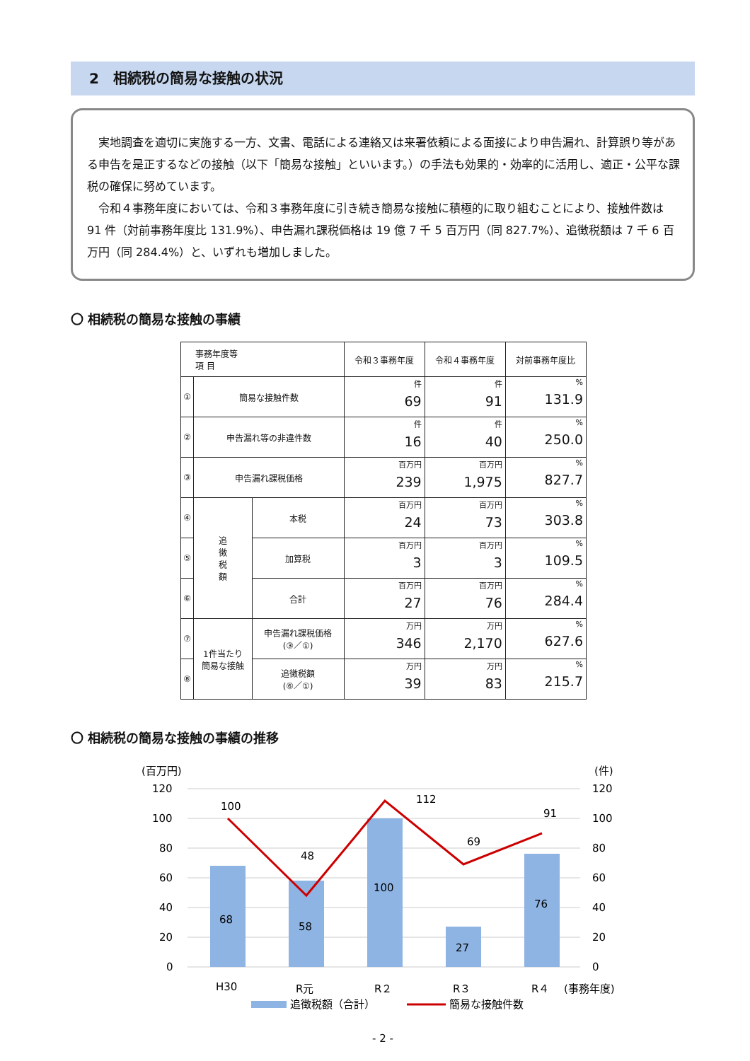2　相続税の簡易な接触の状況
　実地調査を適切に実施する一方、文書、電話による連絡又は来署依頼による面接により申告漏れ、計算誤り等がある申告を是正するなどの接触（以下「簡易な接触」といいます。）の手法も効果的・効率的に活用し、適正・公平な課税の確保に努めています。
　令和４事務年度においては、令和３事務年度に引き続き簡易な接触に積極的に取り組むことにより、接触件数は 91 件（対前事務年度比 131.9%）、申告漏れ課税価格は 19 億 7 千 5 百万円（同 827.7%）、追徴税額は 7 千 6 百万円（同 284.4%）と、いずれも増加しました。
〇 相続税の簡易な接触の事績
| 事務年度等 項 目 | | | 令和３事務年度 | 令和４事務年度 | 対前事務年度比 |
| --- | --- | --- | --- | --- | --- |
| ① | 簡易な接触件数 | | 件 69 | 件 91 | % 131.9 |
| ② | 申告漏れ等の非違件数 | | 件 16 | 件 40 | % 250.0 |
| ③ | 申告漏れ課税価格 | | 百万円 239 | 百万円 1,975 | % 827.7 |
| ④ | 追 徴 税 額 | 本税 | 百万円 24 | 百万円 73 | % 303.8 |
| ⑤ | | 加算税 | 百万円 3 | 百万円 3 | % 109.5 |
| ⑥ | | 合計 | 百万円 27 | 百万円 76 | % 284.4 |
| ⑦ | 1件当たり 簡易な接触 | 申告漏れ課税価格 (③／①) | 万円 346 | 万円 2,170 | % 627.6 |
| ⑧ | | 追徴税額 (⑥／①) | 万円 39 | 万円 83 | % 215.7 |
〇 相続税の簡易な接触の事績の推移
(百万円)
(件)
120
100
80
60
40
20
0
120
100
80
60
40
20
0
68
58
100
27
76
100
48
112
69
91
H30
R元
R２
R３
R４
(事務年度)
追徴税額（合計）
簡易な接触件数
- 2 -